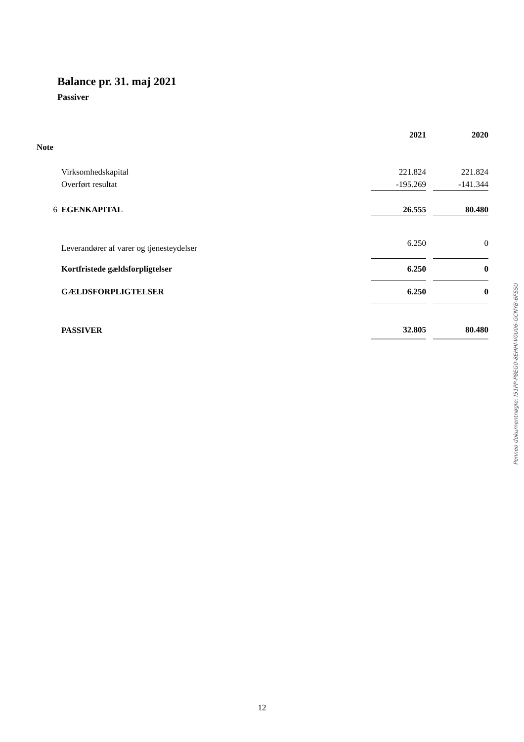Balance pr. 31. maj 2021
Passiver
| | | 2021 | | 2020 |
| --- | --- | --- | --- | --- |
| Note | | | | |
| | Virksomhedskapital | 221.824 | | 221.824 |
| | Overført resultat | -195.269 | | -141.344 |
| 6 | EGENKAPITAL | 26.555 | | 80.480 |
| | Leverandører af varer og tjenesteydelser | 6.250 | | 0 |
| | Kortfristede gældsforpligtelser | 6.250 | | 0 |
| | GÆLDSFORPLIGTELSER | 6.250 | | 0 |
| | PASSIVER | 32.805 | | 80.480 |
Penneo dokumentnøgle: I51PP-P8EG0-8EHHI-V0U06-GCNYB-6FSSU
12